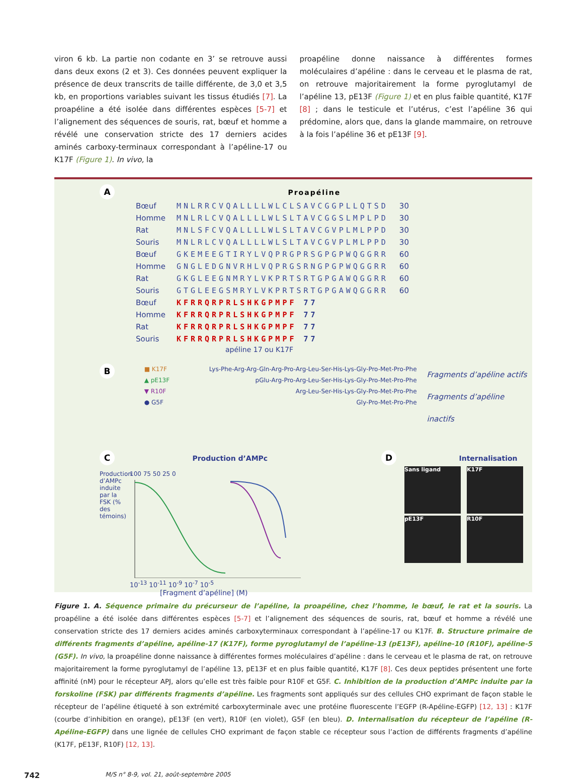viron 6 kb. La partie non codante en 3’ se retrouve aussi dans deux exons (2 et 3). Ces données peuvent expliquer la présence de deux transcrits de taille différente, de 3,0 et 3,5 kb, en proportions variables suivant les tissus étudiés [7]. La proapéline a été isolée dans différentes espèces [5-7] et l’alignement des séquences de souris, rat, bœuf et homme a révélé une conservation stricte des 17 derniers acides aminés carboxy-terminaux correspondant à l’apéline-17 ou K17F (Figure 1). In vivo, la
proapéline donne naissance à différentes formes moléculaires d’apéline : dans le cerveau et le plasma de rat, on retrouve majoritairement la forme pyroglutamyl de l’apéline 13, pE13F (Figure 1) et en plus faible quantité, K17F [8] ; dans le testicule et l’utérus, c’est l’apéline 36 qui prédomine, alors que, dans la glande mammaire, on retrouve à la fois l’apéline 36 et pE13F [9].
A Proapéline
| Bœuf | MNLRRCVQALLLLWLCLSAVCGGPLLQTSD | 30 |
| Homme | MNLRLCVQALLLLWLSLTAVCGGSLMPLPD | 30 |
| Rat | MNLSFCVQALLLLWLSLTAVCGVPLMLPPD | 30 |
| Souris | MNLRLCVQALLLLWLSLTAVCGVPLMLPPD | 30 |
| Bœuf | GKEMEEGTIRYLVQPRGPRSGPGPWQGGRR | 60 |
| Homme | GNGLEDGNVRHLVQPRGSRNGPGPWQGGRR | 60 |
| Rat | GKGLEEGNMRYLVKPRTSRTGPGAWQGGRR | 60 |
| Souris | GTGLEEGSMRYLVKPRTSRTGPGAWQGGRR | 60 |
| Bœuf | KFRRQRPRLSHKGPMPF 77 | |
| Homme | KFRRQRPRLSHKGPMPF 77 | |
| Rat | KFRRQRPRLSHKGPMPF 77 | |
| Souris | KFRRQRPRLSHKGPMPF 77 | |
apéline 17 ou K17F
B
■ K17F
▲ pE13F
▼ R10F
● G5F
Lys-Phe-Arg-Arg-Gln-Arg-Pro-Arg-Leu-Ser-His-Lys-Gly-Pro-Met-Pro-Phe
pGlu-Arg-Pro-Arg-Leu-Ser-His-Lys-Gly-Pro-Met-Pro-Phe
Arg-Leu-Ser-His-Lys-Gly-Pro-Met-Pro-Phe
Gly-Pro-Met-Pro-Phe
Fragments d’apéline actifs
Fragments d’apéline inactifs
C Production d’AMPc
Production d’AMPc induite par la FSK (% des témoins)
100 75 50 25 0
10<sup>-13</sup> 10<sup>-11</sup> 10<sup>-9</sup> 10<sup>-7</sup> 10<sup>-5</sup>
[Fragment d’apéline] (M)
D Internalisation
Sans ligand K17F
pE13F R10F
Figure 1. A. Séquence primaire du précurseur de l’apéline, la proapéline, chez l’homme, le bœuf, le rat et la souris. La proapéline a été isolée dans différentes espèces [5-7] et l’alignement des séquences de souris, rat, bœuf et homme a révélé une conservation stricte des 17 derniers acides aminés carboxyterminaux correspondant à l’apéline-17 ou K17F. B. Structure primaire de différents fragments d’apéline, apéline-17 (K17F), forme pyroglutamyl de l’apéline-13 (pE13F), apéline-10 (R10F), apéline-5 (G5F). In vivo, la proapéline donne naissance à différentes formes moléculaires d’apéline : dans le cerveau et le plasma de rat, on retrouve majoritairement la forme pyroglutamyl de l’apéline 13, pE13F et en plus faible quantité, K17F [8]. Ces deux peptides présentent une forte affinité (nM) pour le récepteur APJ, alors qu’elle est très faible pour R10F et G5F. C. Inhibition de la production d’AMPc induite par la forskoline (FSK) par différents fragments d’apéline. Les fragments sont appliqués sur des cellules CHO exprimant de façon stable le récepteur de l’apéline étiqueté à son extrémité carboxyterminale avec une protéine fluorescente l’EGFP (R-Apéline-EGFP) [12, 13] : K17F (courbe d’inhibition en orange), pE13F (en vert), R10F (en violet), G5F (en bleu). D. Internalisation du récepteur de l’apéline (R-Apéline-EGFP) dans une lignée de cellules CHO exprimant de façon stable ce récepteur sous l’action de différents fragments d’apéline (K17F, pE13F, R10F) [12, 13].
742 M/S n° 8-9, vol. 21, août-septembre 2005